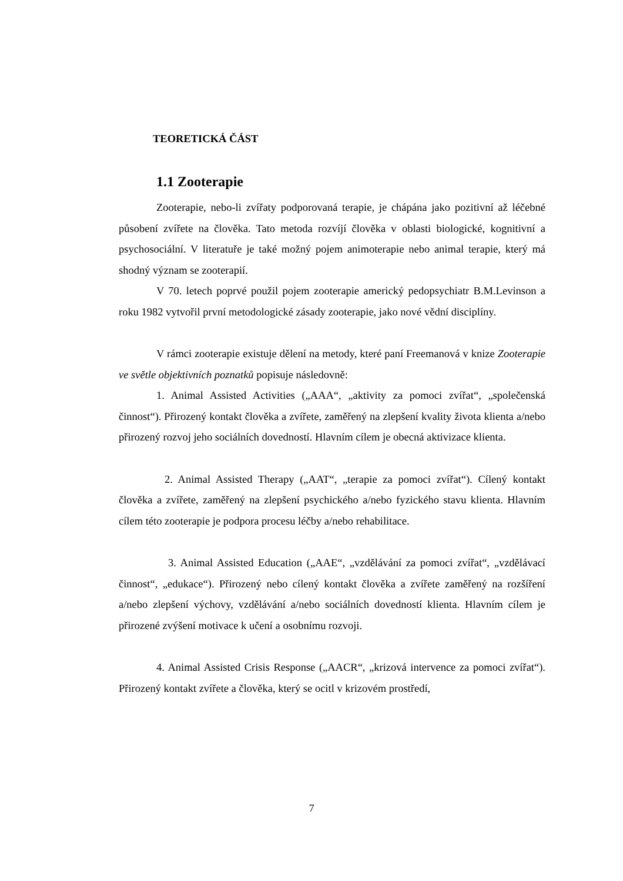TEORETICKÁ ČÁST
1.1 Zooterapie
Zooterapie, nebo-li zvířaty podporovaná terapie, je chápána jako pozitivní až léčebné působení zvířete na člověka. Tato metoda rozvíjí člověka v oblasti biologické, kognitivní a psychosociální. V literatuře je také možný pojem animoterapie nebo animal terapie, který má shodný význam se zooterapií.
V 70. letech poprvé použil pojem zooterapie americký pedopsychiatr B.M.Levinson a roku 1982 vytvořil první metodologické zásady zooterapie, jako nové vědní disciplíny.
V rámci zooterapie existuje dělení na metody, které paní Freemanová v knize Zooterapie ve světle objektivních poznatků popisuje následovně:
1. Animal Assisted Activities („AAA“, „aktivity za pomoci zvířat“, „společenská činnost“). Přirozený kontakt člověka a zvířete, zaměřený na zlepšení kvality života klienta a/nebo přirozený rozvoj jeho sociálních dovedností. Hlavním cílem je obecná aktivizace klienta.
2. Animal Assisted Therapy („AAT“, „terapie za pomoci zvířat“). Cílený kontakt člověka a zvířete, zaměřený na zlepšení psychického a/nebo fyzického stavu klienta. Hlavním cílem této zooterapie je podpora procesu léčby a/nebo rehabilitace.
3. Animal Assisted Education („AAE“, „vzdělávání za pomoci zvířat“, „vzdělávací činnost“, „edukace“). Přirozený nebo cílený kontakt člověka a zvířete zaměřený na rozšíření a/nebo zlepšení výchovy, vzdělávání a/nebo sociálních dovedností klienta. Hlavním cílem je přirozené zvýšení motivace k učení a osobnímu rozvoji.
4. Animal Assisted Crisis Response („AACR“, „krizová intervence za pomoci zvířat“). Přirozený kontakt zvířete a člověka, který se ocitl v krizovém prostředí,
7